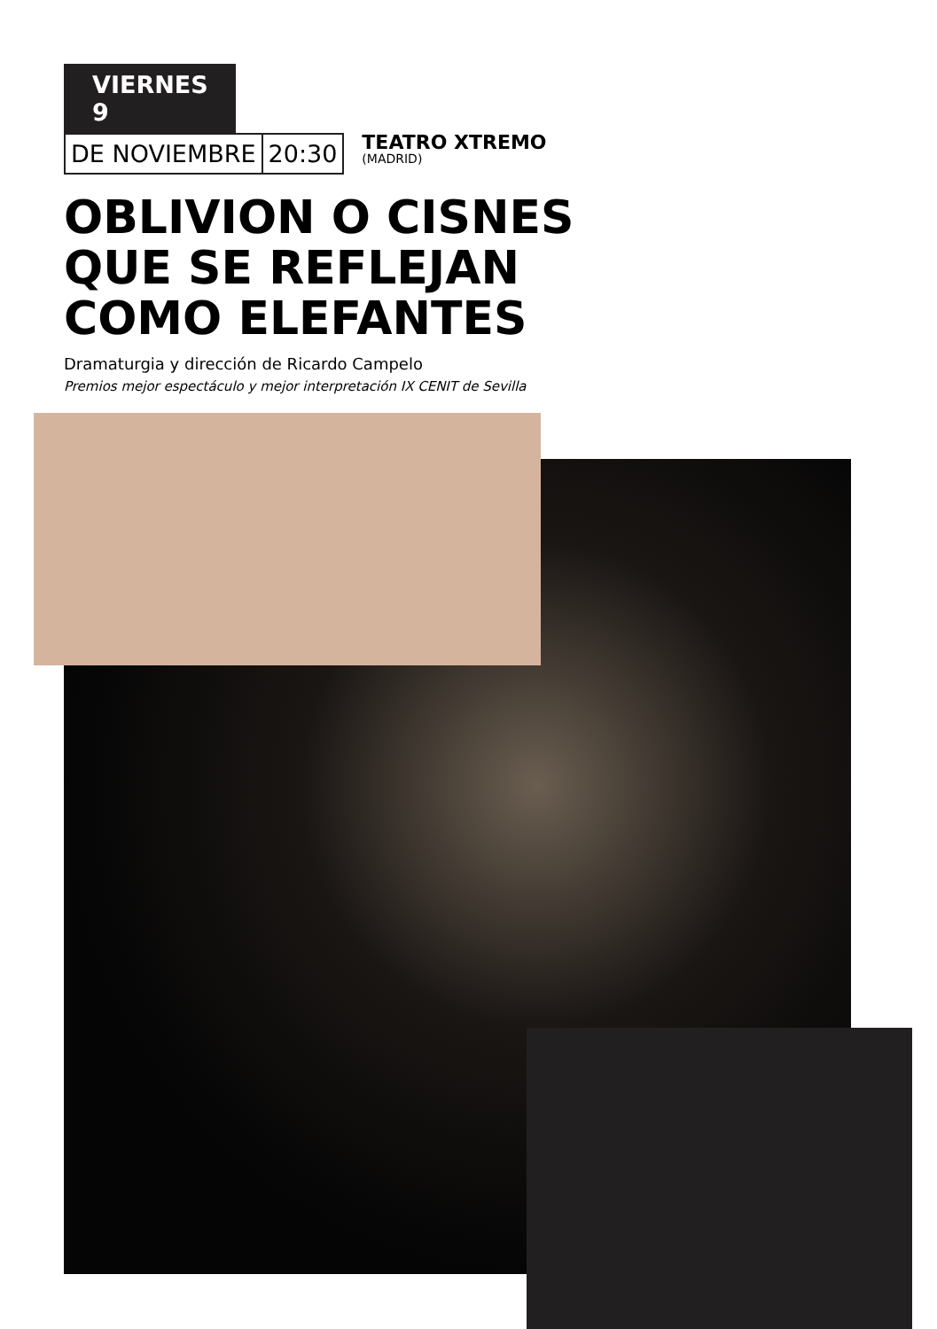VIERNES 9
DE NOVIEMBRE 20:30
TEATRO XTREMO
(MADRID)
OBLIVION O CISNES
QUE SE REFLEJAN
COMO ELEFANTES
Dramaturgia y dirección de Ricardo Campelo
Premios mejor espectáculo y mejor interpretación IX CENIT de Sevilla